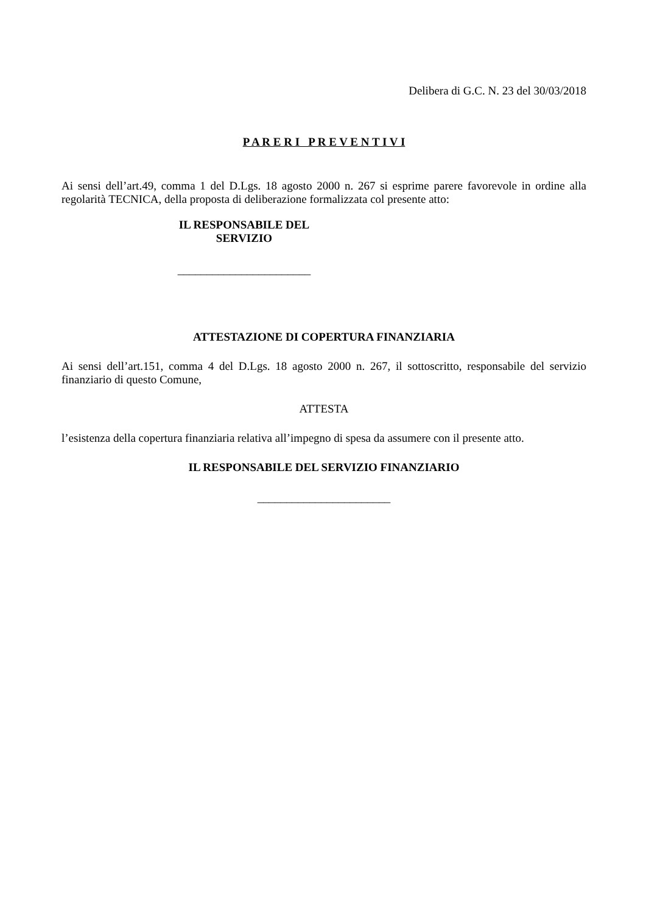Delibera di G.C. N. 23 del 30/03/2018
P A R E R I P R E V E N T I V I
Ai sensi dell’art.49, comma 1 del D.Lgs. 18 agosto 2000 n. 267 si esprime parere favorevole in ordine alla regolarità TECNICA, della proposta di deliberazione formalizzata col presente atto:
IL RESPONSABILE DEL
SERVIZIO
_______________________
ATTESTAZIONE DI COPERTURA FINANZIARIA
Ai sensi dell’art.151, comma 4 del D.Lgs. 18 agosto 2000 n. 267, il sottoscritto, responsabile del servizio finanziario di questo Comune,
ATTESTA
l’esistenza della copertura finanziaria relativa all’impegno di spesa da assumere con il presente atto.
IL RESPONSABILE DEL SERVIZIO FINANZIARIO
_______________________